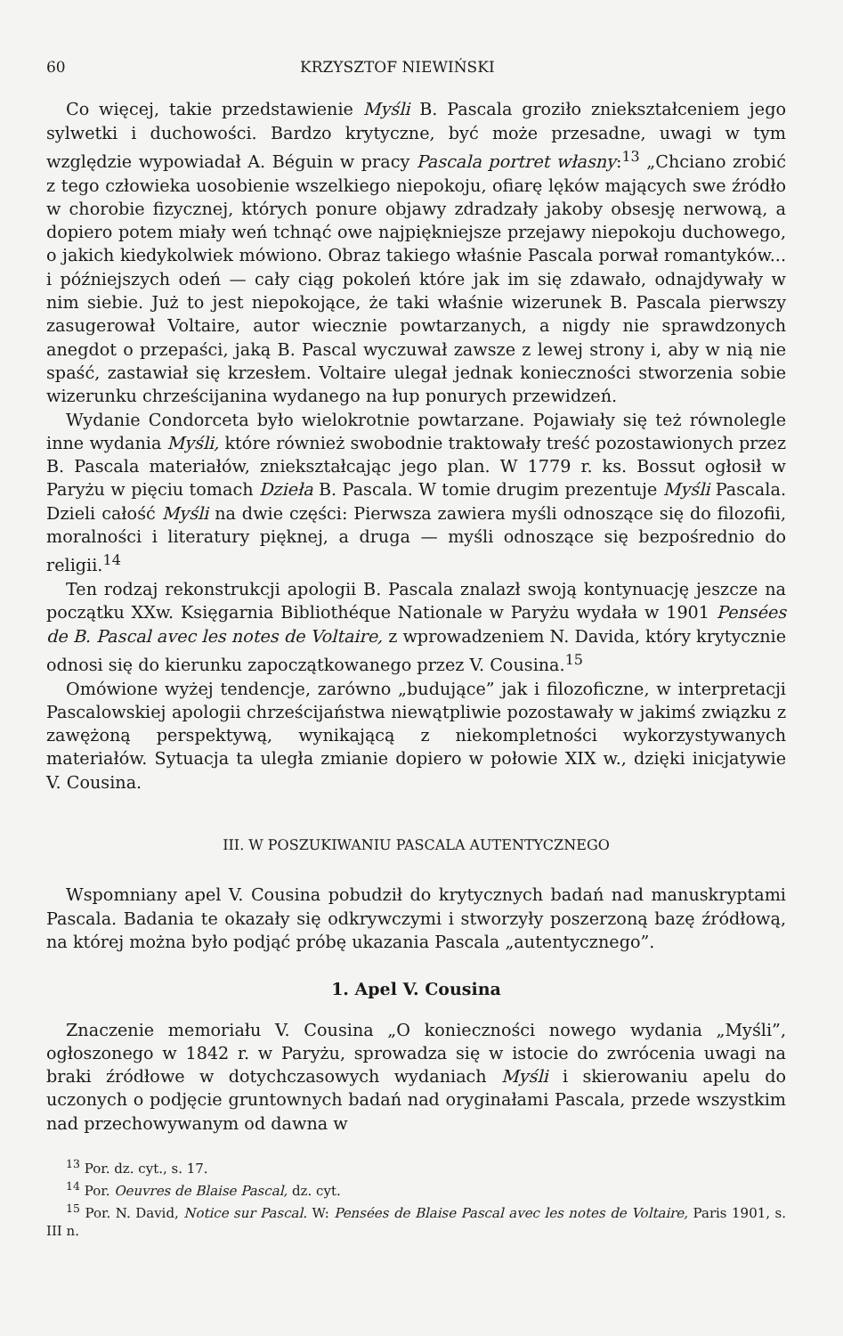60 KRZYSZTOF NIEWIŃSKI
Co więcej, takie przedstawienie Myśli B. Pascala groziło zniekształceniem jego sylwetki i duchowości. Bardzo krytyczne, być może przesadne, uwagi w tym względzie wypowiadał A. Béguin w pracy Pascala portret własny:<sup>13</sup> „Chciano zrobić z tego człowieka uosobienie wszelkiego niepokoju, ofiarę lęków mających swe źródło w chorobie fizycznej, których ponure objawy zdradzały jakoby obsesję nerwową, a dopiero potem miały weń tchnąć owe najpiękniejsze przejawy niepokoju duchowego, o jakich kiedykolwiek mówiono. Obraz takiego właśnie Pascala porwał romantyków... i późniejszych odeń — cały ciąg pokoleń które jak im się zdawało, odnajdywały w nim siebie. Już to jest niepokojące, że taki właśnie wizerunek B. Pascala pierwszy zasugerował Voltaire, autor wiecznie powtarzanych, a nigdy nie sprawdzonych anegdot o przepaści, jaką B. Pascal wyczuwał zawsze z lewej strony i, aby w nią nie spaść, zastawiał się krzesłem. Voltaire ulegał jednak konieczności stworzenia sobie wizerunku chrześcijanina wydanego na łup ponurych przewidzeń.
Wydanie Condorceta było wielokrotnie powtarzane. Pojawiały się też równolegle inne wydania Myśli, które również swobodnie traktowały treść pozostawionych przez B. Pascala materiałów, zniekształcając jego plan. W 1779 r. ks. Bossut ogłosił w Paryżu w pięciu tomach Dzieła B. Pascala. W tomie drugim prezentuje Myśli Pascala. Dzieli całość Myśli na dwie części: Pierwsza zawiera myśli odnoszące się do filozofii, moralności i literatury pięknej, a druga — myśli odnoszące się bezpośrednio do religii.<sup>14</sup>
Ten rodzaj rekonstrukcji apologii B. Pascala znalazł swoją kontynuację jeszcze na początku XXw. Księgarnia Bibliothéque Nationale w Paryżu wydała w 1901 Pensées de B. Pascal avec les notes de Voltaire, z wprowadzeniem N. Davida, który krytycznie odnosi się do kierunku zapoczątkowanego przez V. Cousina.<sup>15</sup>
Omówione wyżej tendencje, zarówno „budujące” jak i filozoficzne, w interpretacji Pascalowskiej apologii chrześcijaństwa niewątpliwie pozostawały w jakimś związku z zawężoną perspektywą, wynikającą z niekompletności wykorzystywanych materiałów. Sytuacja ta uległa zmianie dopiero w połowie XIX w., dzięki inicjatywie V. Cousina.
III. W POSZUKIWANIU PASCALA AUTENTYCZNEGO
Wspomniany apel V. Cousina pobudził do krytycznych badań nad manuskryptami Pascala. Badania te okazały się odkrywczymi i stworzyły poszerzoną bazę źródłową, na której można było podjąć próbę ukazania Pascala „autentycznego”.
1. Apel V. Cousina
Znaczenie memoriału V. Cousina „O konieczności nowego wydania „Myśli”, ogłoszonego w 1842 r. w Paryżu, sprowadza się w istocie do zwrócenia uwagi na braki źródłowe w dotychczasowych wydaniach Myśli i skierowaniu apelu do uczonych o podjęcie gruntownych badań nad oryginałami Pascala, przede wszystkim nad przechowywanym od dawna w
<sup>13</sup> Por. dz. cyt., s. 17.
<sup>14</sup> Por. Oeuvres de Blaise Pascal, dz. cyt.
<sup>15</sup> Por. N. David, Notice sur Pascal. W: Pensées de Blaise Pascal avec les notes de Voltaire, Paris 1901, s. III n.